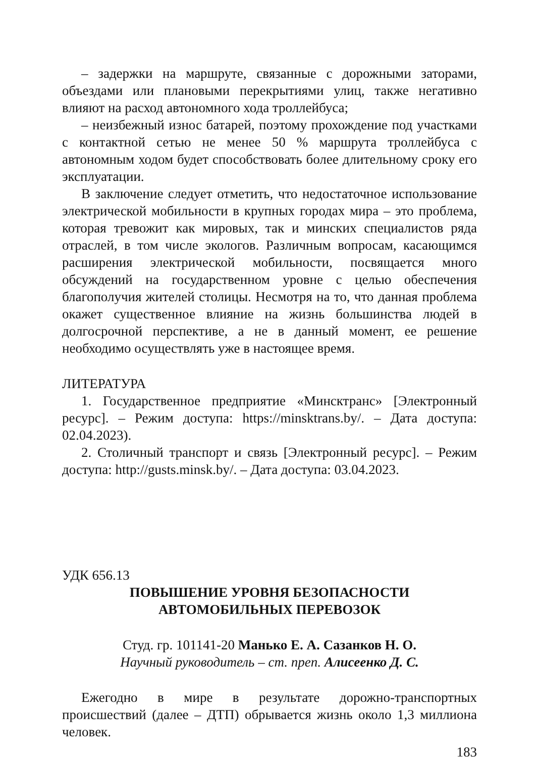– задержки на маршруте, связанные с дорожными заторами, объездами или плановыми перекрытиями улиц, также негативно влияют на расход автономного хода троллейбуса;
– неизбежный износ батарей, поэтому прохождение под участками с контактной сетью не менее 50 % маршрута троллейбуса с автономным ходом будет способствовать более длительному сроку его эксплуатации.
В заключение следует отметить, что недостаточное использование электрической мобильности в крупных городах мира – это проблема, которая тревожит как мировых, так и минских специалистов ряда отраслей, в том числе экологов. Различным вопросам, касающимся расширения электрической мобильности, посвящается много обсуждений на государственном уровне с целью обеспечения благополучия жителей столицы. Несмотря на то, что данная проблема окажет существенное влияние на жизнь большинства людей в долгосрочной перспективе, а не в данный момент, ее решение необходимо осуществлять уже в настоящее время.
ЛИТЕРАТУРА
1. Государственное предприятие «Минсктранс» [Электронный ресурс]. – Режим доступа: https://minsktrans.by/. – Дата доступа: 02.04.2023).
2. Столичный транспорт и связь [Электронный ресурс]. – Режим доступа: http://gusts.minsk.by/. – Дата доступа: 03.04.2023.
УДК 656.13
ПОВЫШЕНИЕ УРОВНЯ БЕЗОПАСНОСТИ
АВТОМОБИЛЬНЫХ ПЕРЕВОЗОК
Студ. гр. 101141-20 Манько Е. А. Сазанков Н. О.
Научный руководитель – ст. преп. Алисеенко Д. С.
Ежегодно в мире в результате дорожно-транспортных происшествий (далее – ДТП) обрывается жизнь около 1,3 миллиона человек.
183